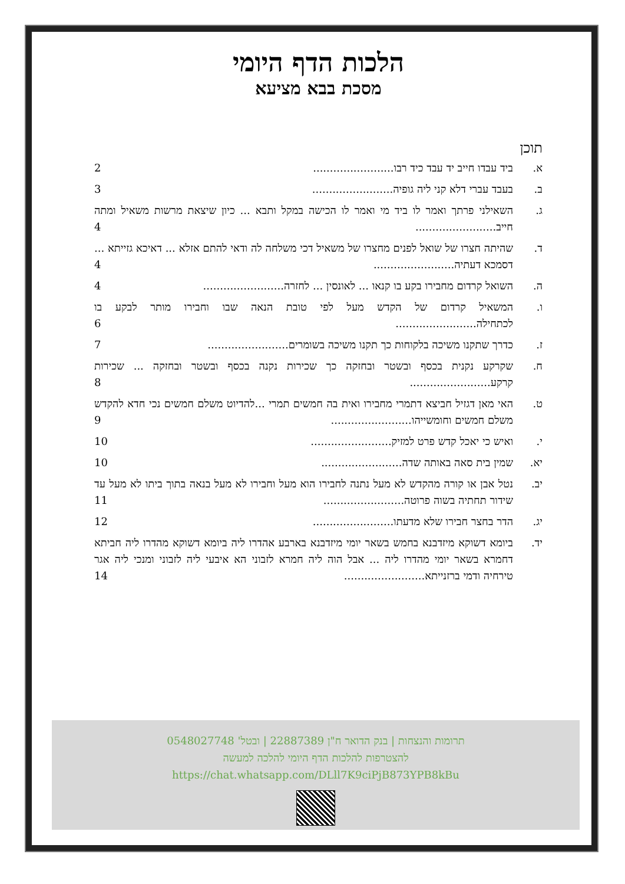הלכות הדף היומי
מסכת בבא מציעא
תוכן
א. ביד עבדו חייב יד עבד כיד רבו........................ 2
ב. בעבד עברי דלא קני ליה גופיה........................ 3
ג. השאילני פרתך ואמר לו ביד מי ואמר לו הכישה במקל ותבא ... כיון שיצאת מרשות משאיל ומתה חייב........................ 4
ד. שהיתה חצרו של שואל לפנים מחצרו של משאיל דכי משלחה לה ודאי להתם אזלא ... דאיכא גזייתא ... דסמכא דעתיה........................ 4
ה. השואל קרדום מחבירו בקע בו קנאו ... לאונסין ... לחזרה........................ 4
ו. המשאיל קרדום של הקדש מעל לפי טובת הנאה שבו וחבירו מותר לבקע בו לכתחילה........................ 6
ז. כדרך שתקנו משיכה בלקוחות כך תקנו משיכה בשומרים........................ 7
ח. שקרקע נקנית בכסף ובשטר ובחזקה כך שכירות נקנה בכסף ובשטר ובחזקה ... שכירות קרקע........................ 8
ט. האי מאן דגזיל חביצא דתמרי מחבירו ואית בה חמשים תמרי ...להדיוט משלם חמשים נכי חדא להקדש משלם חמשים וחומשייהו........................ 9
י. ואיש כי יאכל קדש פרט למזיק........................ 10
יא. שמין בית סאה באותה שדה........................ 10
יב. נטל אבן או קורה מהקדש לא מעל נתנה לחבירו הוא מעל וחבירו לא מעל בנאה בתוך ביתו לא מעל עד שידור תחתיה בשוה פרוטה........................ 11
יג. הדר בחצר חבירו שלא מדעתו........................ 12
יד. ביומא דשוקא מיזדבנא בחמש בשאר יומי מיזדבנא בארבע אהדרו ליה ביומא דשוקא מהדרו ליה חביתא דחמרא בשאר יומי מהדרו ליה ... אבל הוה ליה חמרא לזבוני הא איבעי ליה לזבוני ומנכי ליה אגר טירחיה ודמי ברזנייתא........................ 14
תרומות והנצחות | בנק הדואר ח"ן 22887389 | ובטל' 0548027748
להצטרפות להלכות הדף היומי להלכה למעשה
https://chat.whatsapp.com/DLll7K9ciPjB873YPB8kBu